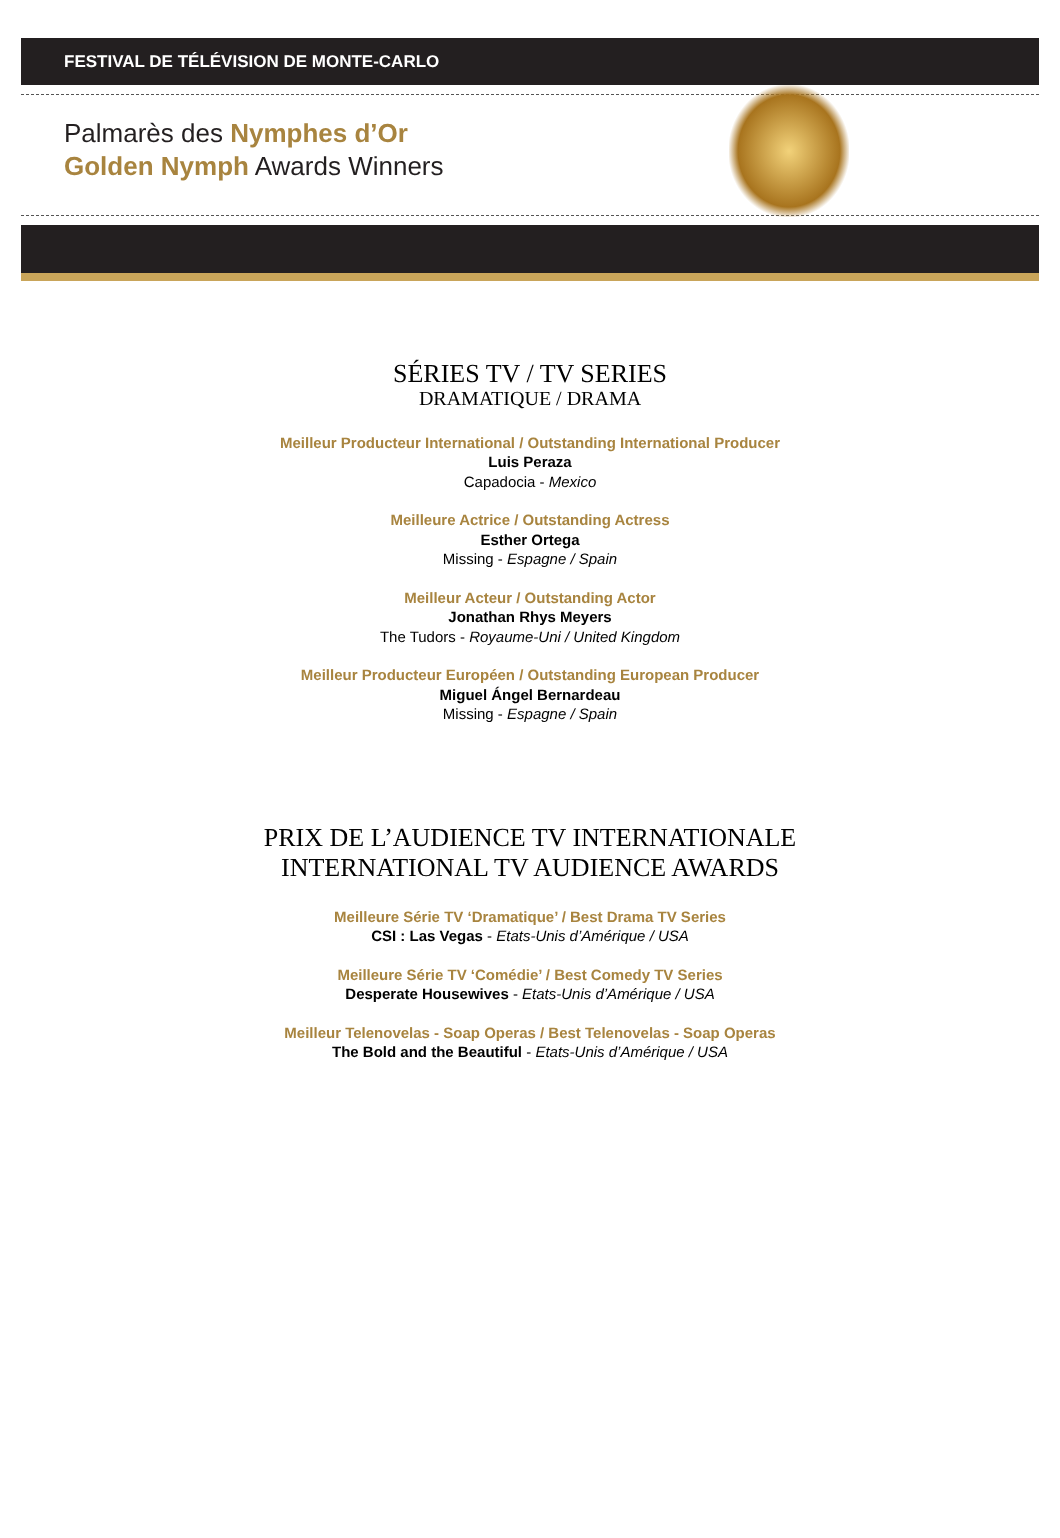FESTIVAL DE TÉLÉVISION DE MONTE-CARLO
Palmarès des Nymphes d’Or
Golden Nymph Awards Winners
SÉRIES TV / TV SERIES
DRAMATIQUE / DRAMA
Meilleur Producteur International / Outstanding International Producer
Luis Peraza
Capadocia - Mexico
Meilleure Actrice / Outstanding Actress
Esther Ortega
Missing - Espagne / Spain
Meilleur Acteur / Outstanding Actor
Jonathan Rhys Meyers
The Tudors - Royaume-Uni / United Kingdom
Meilleur Producteur Européen / Outstanding European Producer
Miguel Ángel Bernardeau
Missing - Espagne / Spain
PRIX DE L’AUDIENCE TV INTERNATIONALE
INTERNATIONAL TV AUDIENCE AWARDS
Meilleure Série TV ‘Dramatique’ / Best Drama TV Series
CSI : Las Vegas - Etats-Unis d’Amérique / USA
Meilleure Série TV ‘Comédie’ / Best Comedy TV Series
Desperate Housewives - Etats-Unis d’Amérique / USA
Meilleur Telenovelas - Soap Operas / Best Telenovelas - Soap Operas
The Bold and the Beautiful - Etats-Unis d’Amérique / USA